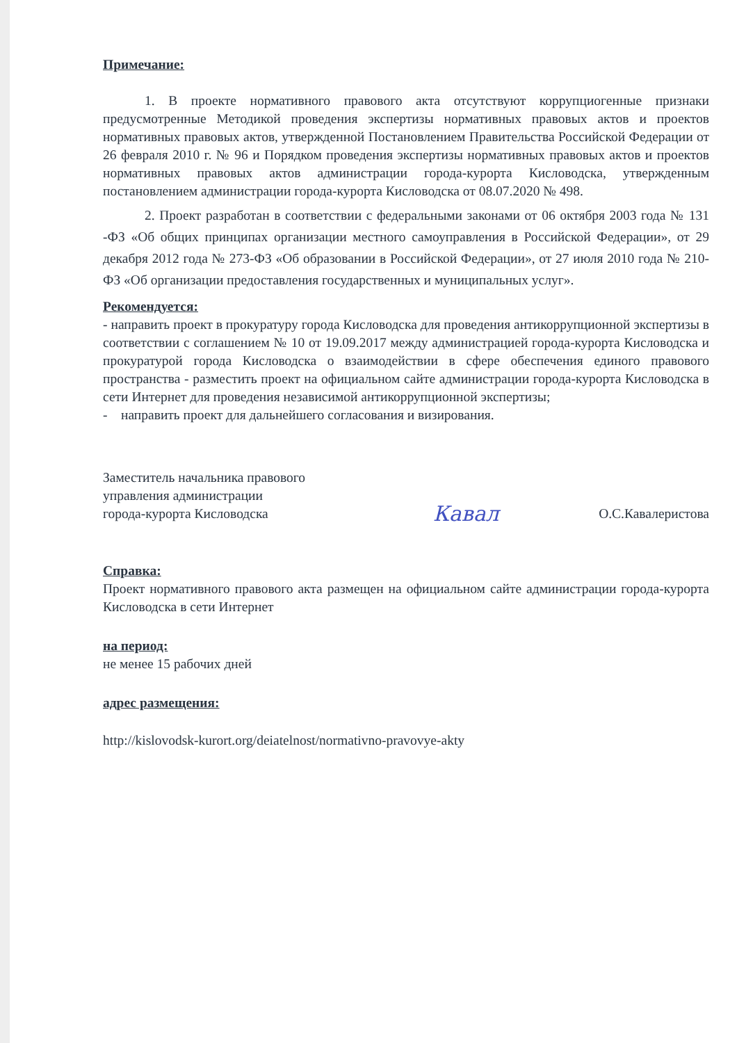Примечание:
1. В проекте нормативного правового акта отсутствуют коррупциогенные признаки предусмотренные Методикой проведения экспертизы нормативных правовых актов и проектов нормативных правовых актов, утвержденной Постановлением Правительства Российской Федерации от 26 февраля 2010 г. № 96 и Порядком проведения экспертизы нормативных правовых актов и проектов нормативных правовых актов администрации города-курорта Кисловодска, утвержденным постановлением администрации города-курорта Кисловодска от 08.07.2020 № 498.
2. Проект разработан в соответствии с федеральными законами от 06 октября 2003 года № 131 -ФЗ «Об общих принципах организации местного самоуправления в Российской Федерации», от 29 декабря 2012 года № 273-ФЗ «Об образовании в Российской Федерации», от 27 июля 2010 года № 210-ФЗ «Об организации предоставления государственных и муниципальных услуг».
Рекомендуется:
- направить проект в прокуратуру города Кисловодска для проведения антикоррупционной экспертизы в соответствии с соглашением № 10 от 19.09.2017 между администрацией города-курорта Кисловодска и прокуратурой города Кисловодска о взаимодействии в сфере обеспечения единого правового пространства - разместить проект на официальном сайте администрации города-курорта Кисловодска в сети Интернет для проведения независимой антикоррупционной экспертизы;
- направить проект для дальнейшего согласования и визирования.
Заместитель начальника правового
управления администрации
города-курорта Кисловодска
Кавал
О.С.Кавалеристова
Справка:
Проект нормативного правового акта размещен на официальном сайте администрации города-курорта Кисловодска в сети Интернет
на период:
не менее 15 рабочих дней
адрес размещения:
http://kislovodsk-kurort.org/deiatelnost/normativno-pravovye-akty